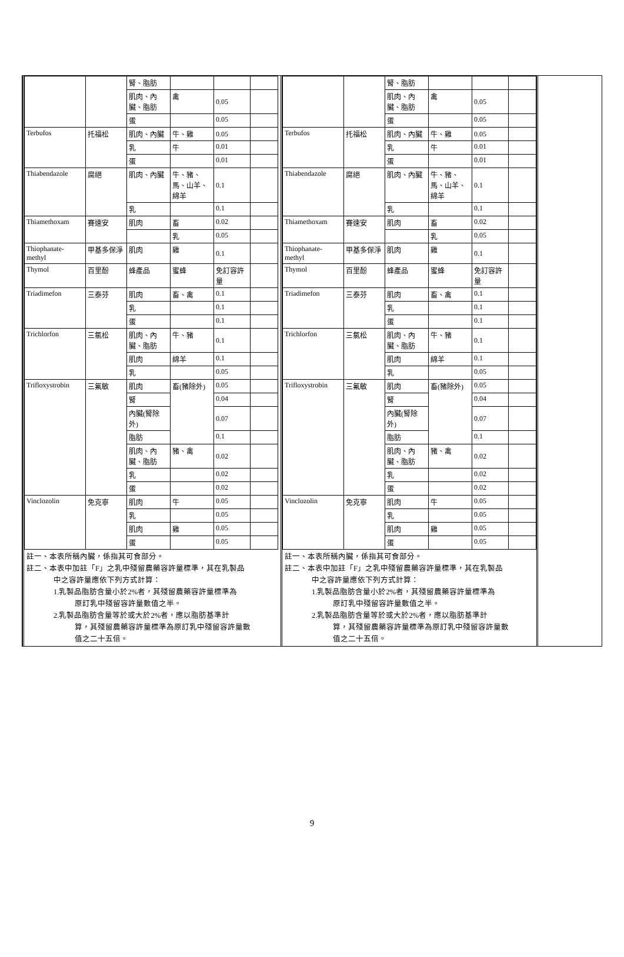| | | 腎、脂肪 | | | |
| | | 肌肉、內臟、脂肪 | 禽 | 0.05 | |
| | | 蛋 | | 0.05 | |
| Terbufos | 托福松 | 肌肉、內臟 | 牛、雞 | 0.05 | |
| | | 乳 | 牛 | 0.01 | |
| | | 蛋 | | 0.01 | |
| Thiabendazole | 腐絕 | 肌肉、內臟 | 牛、豬、馬、山羊、綿羊 | 0.1 | |
| | | 乳 | | 0.1 | |
| Thiamethoxam | 賽速安 | 肌肉 | 畜 | 0.02 | |
| | | | 乳 | 0.05 | |
| Thiophanate-methyl | 甲基多保淨 | 肌肉 | 雞 | 0.1 | |
| Thymol | 百里酚 | 蜂產品 | 蜜蜂 | 免訂容許量 | |
| Triadimefon | 三泰芬 | 肌肉 | 畜、禽 | 0.1 | |
| | | 乳 | | 0.1 | |
| | | 蛋 | | 0.1 | |
| Trichlorfon | 三氯松 | 肌肉、內臟、脂肪 | 牛、豬 | 0.1 | |
| | | 肌肉 | 綿羊 | 0.1 | |
| | | 乳 | | 0.05 | |
| Trifloxystrobin | 三氟敏 | 肌肉 | 畜(豬除外) | 0.05 | |
| | | 腎 | | 0.04 | |
| | | 內臟(腎除外) | | 0.07 | |
| | | 脂肪 | | 0.1 | |
| | | 肌肉、內臟、脂肪 | 豬、禽 | 0.02 | |
| | | 乳 | | 0.02 | |
| | | 蛋 | | 0.02 | |
| Vinclozolin | 免克寧 | 肌肉 | 牛 | 0.05 | |
| | | 乳 | | 0.05 | |
| | | 肌肉 | 雞 | 0.05 | |
| | | 蛋 | | 0.05 | |
註一、本表所稱內臟，係指其可食部分。
註二、本表中加註「F」之乳中殘留農藥容許量標準，其在乳製品
中之容許量應依下列方式計算：
1.乳製品脂肪含量小於2%者，其殘留農藥容許量標準為
原訂乳中殘留容許量數值之半。
2.乳製品脂肪含量等於或大於2%者，應以脂肪基準計
算，其殘留農藥容許量標準為原訂乳中殘留容許量數
值之二十五倍。
| | | 腎、脂肪 | | | |
| | | 肌肉、內臟、脂肪 | 禽 | 0.05 | |
| | | 蛋 | | 0.05 | |
| Terbufos | 托福松 | 肌肉、內臟 | 牛、雞 | 0.05 | |
| | | 乳 | 牛 | 0.01 | |
| | | 蛋 | | 0.01 | |
| Thiabendazole | 腐絕 | 肌肉、內臟 | 牛、豬、馬、山羊、綿羊 | 0.1 | |
| | | 乳 | | 0.1 | |
| Thiamethoxam | 賽速安 | 肌肉 | 畜 | 0.02 | |
| | | | 乳 | 0.05 | |
| Thiophanate-methyl | 甲基多保淨 | 肌肉 | 雞 | 0.1 | |
| Thymol | 百里酚 | 蜂產品 | 蜜蜂 | 免訂容許量 | |
| Triadimefon | 三泰芬 | 肌肉 | 畜、禽 | 0.1 | |
| | | 乳 | | 0.1 | |
| | | 蛋 | | 0.1 | |
| Trichlorfon | 三氯松 | 肌肉、內臟、脂肪 | 牛、豬 | 0.1 | |
| | | 肌肉 | 綿羊 | 0.1 | |
| | | 乳 | | 0.05 | |
| Trifloxystrobin | 三氟敏 | 肌肉 | 畜(豬除外) | 0.05 | |
| | | 腎 | | 0.04 | |
| | | 內臟(腎除外) | | 0.07 | |
| | | 脂肪 | | 0.1 | |
| | | 肌肉、內臟、脂肪 | 豬、禽 | 0.02 | |
| | | 乳 | | 0.02 | |
| | | 蛋 | | 0.02 | |
| Vinclozolin | 免克寧 | 肌肉 | 牛 | 0.05 | |
| | | 乳 | | 0.05 | |
| | | 肌肉 | 雞 | 0.05 | |
| | | 蛋 | | 0.05 | |
註一、本表所稱內臟，係指其可食部分。
註二、本表中加註「F」之乳中殘留農藥容許量標準，其在乳製品
中之容許量應依下列方式計算：
1.乳製品脂肪含量小於2%者，其殘留農藥容許量標準為
原訂乳中殘留容許量數值之半。
2.乳製品脂肪含量等於或大於2%者，應以脂肪基準計
算，其殘留農藥容許量標準為原訂乳中殘留容許量數
值之二十五倍。
9